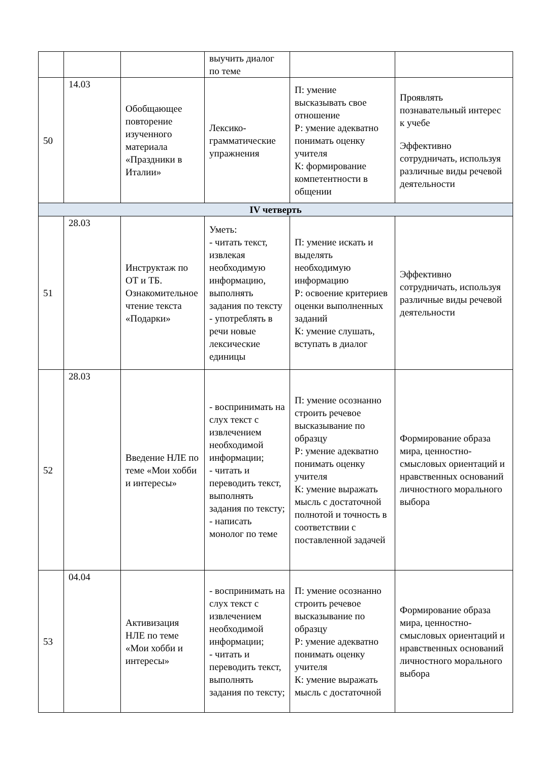| | | | выучить диалог по теме | | |
| 50 | 14.03 | Обобщающее повторение изученного материала «Праздники в Италии» | Лексико-грамматические упражнения | П: умение высказывать свое отношение Р: умение адекватно понимать оценку учителя К: формирование компетентности в общении | Проявлять познавательный интерес к учебе Эффективно сотрудничать, используя различные виды речевой деятельности |
| IV четверть | | | | | |
| 51 | 28.03 | Инструктаж по ОТ и ТБ. Ознакомительное чтение текста «Подарки» | Уметь: - читать текст, извлекая необходимую информацию, выполнять задания по тексту - употреблять в речи новые лексические единицы | П: умение искать и выделять необходимую информацию Р: освоение критериев оценки выполненных заданий К: умение слушать, вступать в диалог | Эффективно сотрудничать, используя различные виды речевой деятельности |
| 52 | 28.03 | Введение НЛЕ по теме «Мои хобби и интересы» | - воспринимать на слух текст с извлечением необходимой информации; - читать и переводить текст, выполнять задания по тексту; - написать монолог по теме | П: умение осознанно строить речевое высказывание по образцу Р: умение адекватно понимать оценку учителя К: умение выражать мысль с достаточной полнотой и точность в соответствии с поставленной задачей | Формирование образа мира, ценностно-смысловых ориентаций и нравственных оснований личностного морального выбора |
| 53 | 04.04 | Активизация НЛЕ по теме «Мои хобби и интересы» | - воспринимать на слух текст с извлечением необходимой информации; - читать и переводить текст, выполнять задания по тексту; | П: умение осознанно строить речевое высказывание по образцу Р: умение адекватно понимать оценку учителя К: умение выражать мысль с достаточной | Формирование образа мира, ценностно-смысловых ориентаций и нравственных оснований личностного морального выбора |